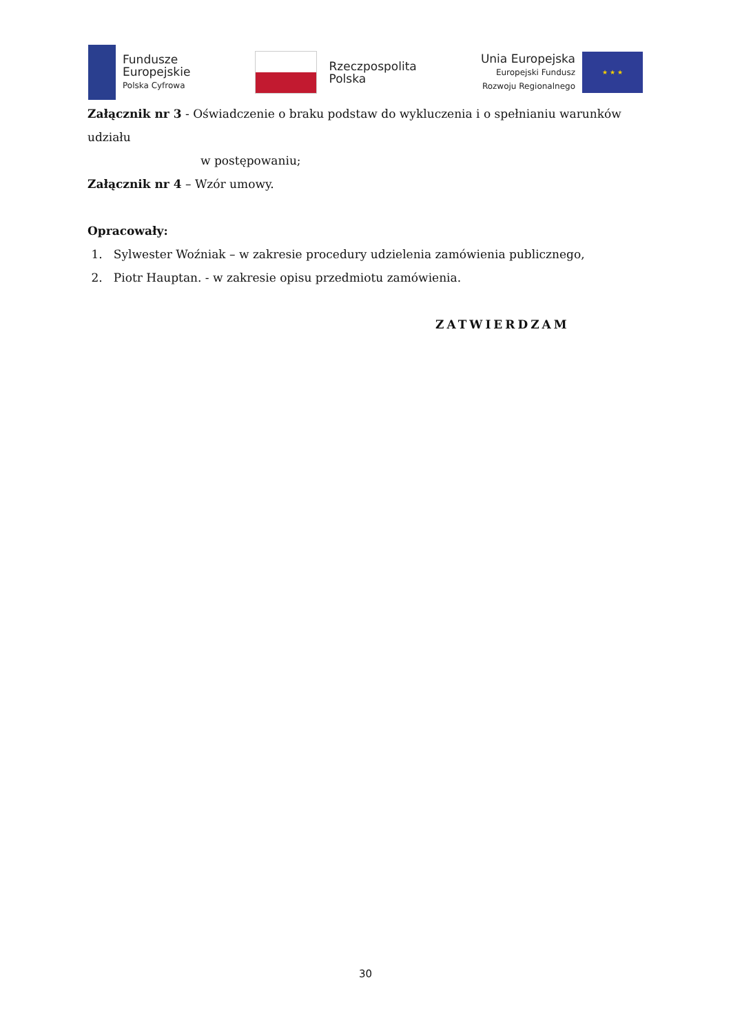Fundusze
Europejskie
Polska Cyfrowa
Rzeczpospolita
Polska
Unia Europejska
Europejski Fundusz
Rozwoju Regionalnego
★ ★ ★
Załącznik nr 3 - Oświadczenie o braku podstaw do wykluczenia i o spełnianiu warunków udziału
w postępowaniu;
Załącznik nr 4 – Wzór umowy.
Opracowały:
1. Sylwester Woźniak – w zakresie procedury udzielenia zamówienia publicznego,
2. Piotr Hauptan. - w zakresie opisu przedmiotu zamówienia.
ZATWIERDZAM
30